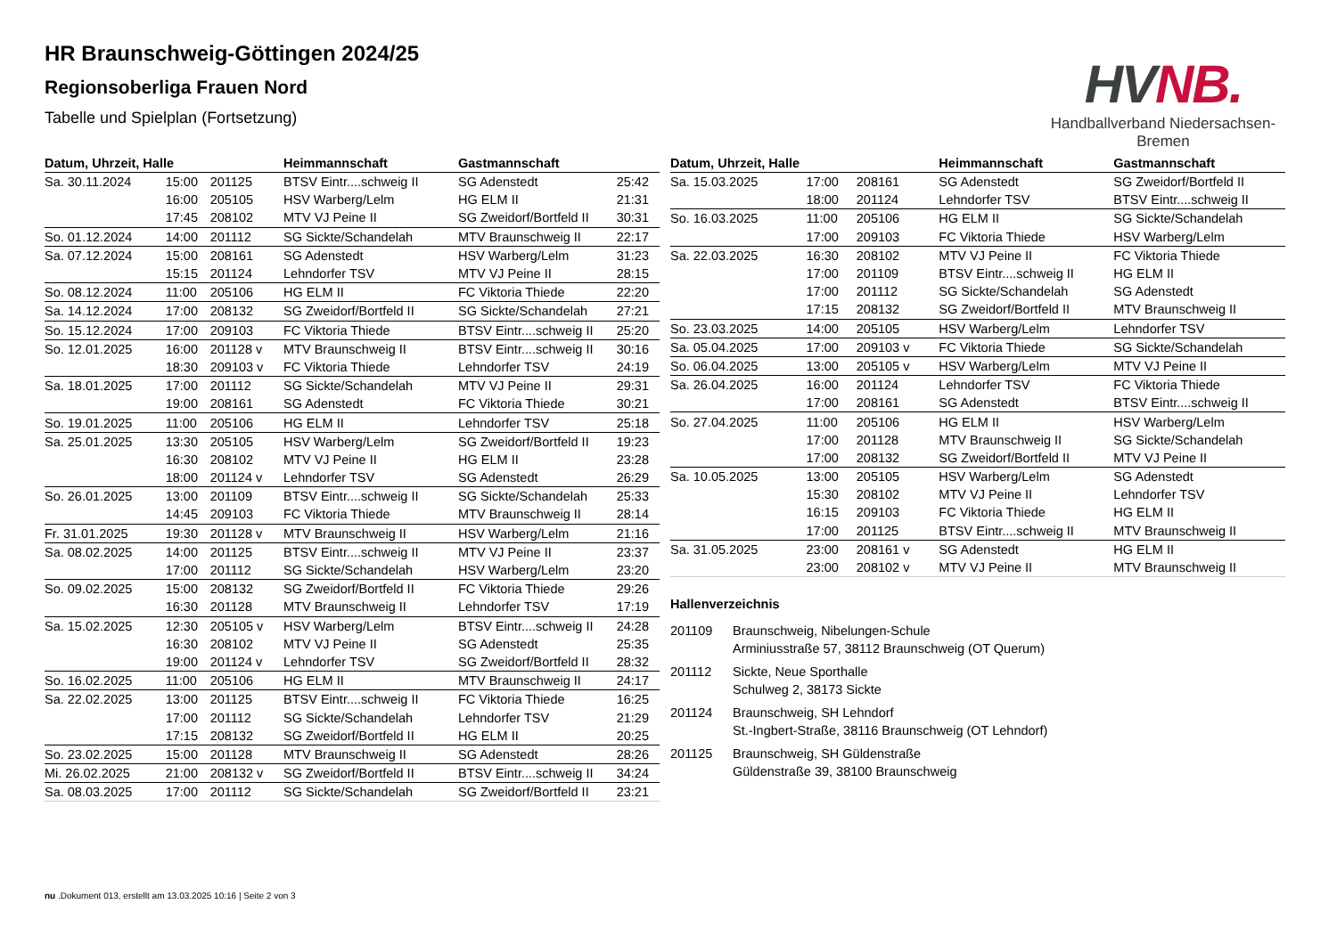HR Braunschweig-Göttingen 2024/25
Regionsoberliga Frauen Nord
Tabelle und Spielplan (Fortsetzung)
HV NB.
Handballverband Niedersachsen-Bremen
| Datum, Uhrzeit, Halle | | | Heimmannschaft | Gastmannschaft | |
| --- | --- | --- | --- | --- | --- |
| Sa. 30.11.2024 | 15:00 | 201125 | BTSV Eintr....schweig II | SG Adenstedt | 25:42 |
| | 16:00 | 205105 | HSV Warberg/Lelm | HG ELM II | 21:31 |
| | 17:45 | 208102 | MTV VJ Peine II | SG Zweidorf/Bortfeld II | 30:31 |
| So. 01.12.2024 | 14:00 | 201112 | SG Sickte/Schandelah | MTV Braunschweig II | 22:17 |
| Sa. 07.12.2024 | 15:00 | 208161 | SG Adenstedt | HSV Warberg/Lelm | 31:23 |
| | 15:15 | 201124 | Lehndorfer TSV | MTV VJ Peine II | 28:15 |
| So. 08.12.2024 | 11:00 | 205106 | HG ELM II | FC Viktoria Thiede | 22:20 |
| Sa. 14.12.2024 | 17:00 | 208132 | SG Zweidorf/Bortfeld II | SG Sickte/Schandelah | 27:21 |
| So. 15.12.2024 | 17:00 | 209103 | FC Viktoria Thiede | BTSV Eintr....schweig II | 25:20 |
| So. 12.01.2025 | 16:00 | 201128 v | MTV Braunschweig II | BTSV Eintr....schweig II | 30:16 |
| | 18:30 | 209103 v | FC Viktoria Thiede | Lehndorfer TSV | 24:19 |
| Sa. 18.01.2025 | 17:00 | 201112 | SG Sickte/Schandelah | MTV VJ Peine II | 29:31 |
| | 19:00 | 208161 | SG Adenstedt | FC Viktoria Thiede | 30:21 |
| So. 19.01.2025 | 11:00 | 205106 | HG ELM II | Lehndorfer TSV | 25:18 |
| Sa. 25.01.2025 | 13:30 | 205105 | HSV Warberg/Lelm | SG Zweidorf/Bortfeld II | 19:23 |
| | 16:30 | 208102 | MTV VJ Peine II | HG ELM II | 23:28 |
| | 18:00 | 201124 v | Lehndorfer TSV | SG Adenstedt | 26:29 |
| So. 26.01.2025 | 13:00 | 201109 | BTSV Eintr....schweig II | SG Sickte/Schandelah | 25:33 |
| | 14:45 | 209103 | FC Viktoria Thiede | MTV Braunschweig II | 28:14 |
| Fr. 31.01.2025 | 19:30 | 201128 v | MTV Braunschweig II | HSV Warberg/Lelm | 21:16 |
| Sa. 08.02.2025 | 14:00 | 201125 | BTSV Eintr....schweig II | MTV VJ Peine II | 23:37 |
| | 17:00 | 201112 | SG Sickte/Schandelah | HSV Warberg/Lelm | 23:20 |
| So. 09.02.2025 | 15:00 | 208132 | SG Zweidorf/Bortfeld II | FC Viktoria Thiede | 29:26 |
| | 16:30 | 201128 | MTV Braunschweig II | Lehndorfer TSV | 17:19 |
| Sa. 15.02.2025 | 12:30 | 205105 v | HSV Warberg/Lelm | BTSV Eintr....schweig II | 24:28 |
| | 16:30 | 208102 | MTV VJ Peine II | SG Adenstedt | 25:35 |
| | 19:00 | 201124 v | Lehndorfer TSV | SG Zweidorf/Bortfeld II | 28:32 |
| So. 16.02.2025 | 11:00 | 205106 | HG ELM II | MTV Braunschweig II | 24:17 |
| Sa. 22.02.2025 | 13:00 | 201125 | BTSV Eintr....schweig II | FC Viktoria Thiede | 16:25 |
| | 17:00 | 201112 | SG Sickte/Schandelah | Lehndorfer TSV | 21:29 |
| | 17:15 | 208132 | SG Zweidorf/Bortfeld II | HG ELM II | 20:25 |
| So. 23.02.2025 | 15:00 | 201128 | MTV Braunschweig II | SG Adenstedt | 28:26 |
| Mi. 26.02.2025 | 21:00 | 208132 v | SG Zweidorf/Bortfeld II | BTSV Eintr....schweig II | 34:24 |
| Sa. 08.03.2025 | 17:00 | 201112 | SG Sickte/Schandelah | SG Zweidorf/Bortfeld II | 23:21 |
| Datum, Uhrzeit, Halle | | | Heimmannschaft | Gastmannschaft |
| --- | --- | --- | --- | --- |
| Sa. 15.03.2025 | 17:00 | 208161 | SG Adenstedt | SG Zweidorf/Bortfeld II |
| | 18:00 | 201124 | Lehndorfer TSV | BTSV Eintr....schweig II |
| So. 16.03.2025 | 11:00 | 205106 | HG ELM II | SG Sickte/Schandelah |
| | 17:00 | 209103 | FC Viktoria Thiede | HSV Warberg/Lelm |
| Sa. 22.03.2025 | 16:30 | 208102 | MTV VJ Peine II | FC Viktoria Thiede |
| | 17:00 | 201109 | BTSV Eintr....schweig II | HG ELM II |
| | 17:00 | 201112 | SG Sickte/Schandelah | SG Adenstedt |
| | 17:15 | 208132 | SG Zweidorf/Bortfeld II | MTV Braunschweig II |
| So. 23.03.2025 | 14:00 | 205105 | HSV Warberg/Lelm | Lehndorfer TSV |
| Sa. 05.04.2025 | 17:00 | 209103 v | FC Viktoria Thiede | SG Sickte/Schandelah |
| So. 06.04.2025 | 13:00 | 205105 v | HSV Warberg/Lelm | MTV VJ Peine II |
| Sa. 26.04.2025 | 16:00 | 201124 | Lehndorfer TSV | FC Viktoria Thiede |
| | 17:00 | 208161 | SG Adenstedt | BTSV Eintr....schweig II |
| So. 27.04.2025 | 11:00 | 205106 | HG ELM II | HSV Warberg/Lelm |
| | 17:00 | 201128 | MTV Braunschweig II | SG Sickte/Schandelah |
| | 17:00 | 208132 | SG Zweidorf/Bortfeld II | MTV VJ Peine II |
| Sa. 10.05.2025 | 13:00 | 205105 | HSV Warberg/Lelm | SG Adenstedt |
| | 15:30 | 208102 | MTV VJ Peine II | Lehndorfer TSV |
| | 16:15 | 209103 | FC Viktoria Thiede | HG ELM II |
| | 17:00 | 201125 | BTSV Eintr....schweig II | MTV Braunschweig II |
| Sa. 31.05.2025 | 23:00 | 208161 v | SG Adenstedt | HG ELM II |
| | 23:00 | 208102 v | MTV VJ Peine II | MTV Braunschweig II |
Hallenverzeichnis
201109 Braunschweig, Nibelungen-Schule
Arminiusstraße 57, 38112 Braunschweig (OT Querum)
201112 Sickte, Neue Sporthalle
Schulweg 2, 38173 Sickte
201124 Braunschweig, SH Lehndorf
St.-Ingbert-Straße, 38116 Braunschweig (OT Lehndorf)
201125 Braunschweig, SH Güldenstraße
Güldenstraße 39, 38100 Braunschweig
nu .Dokument 013, erstellt am 13.03.2025 10:16 | Seite 2 von 3